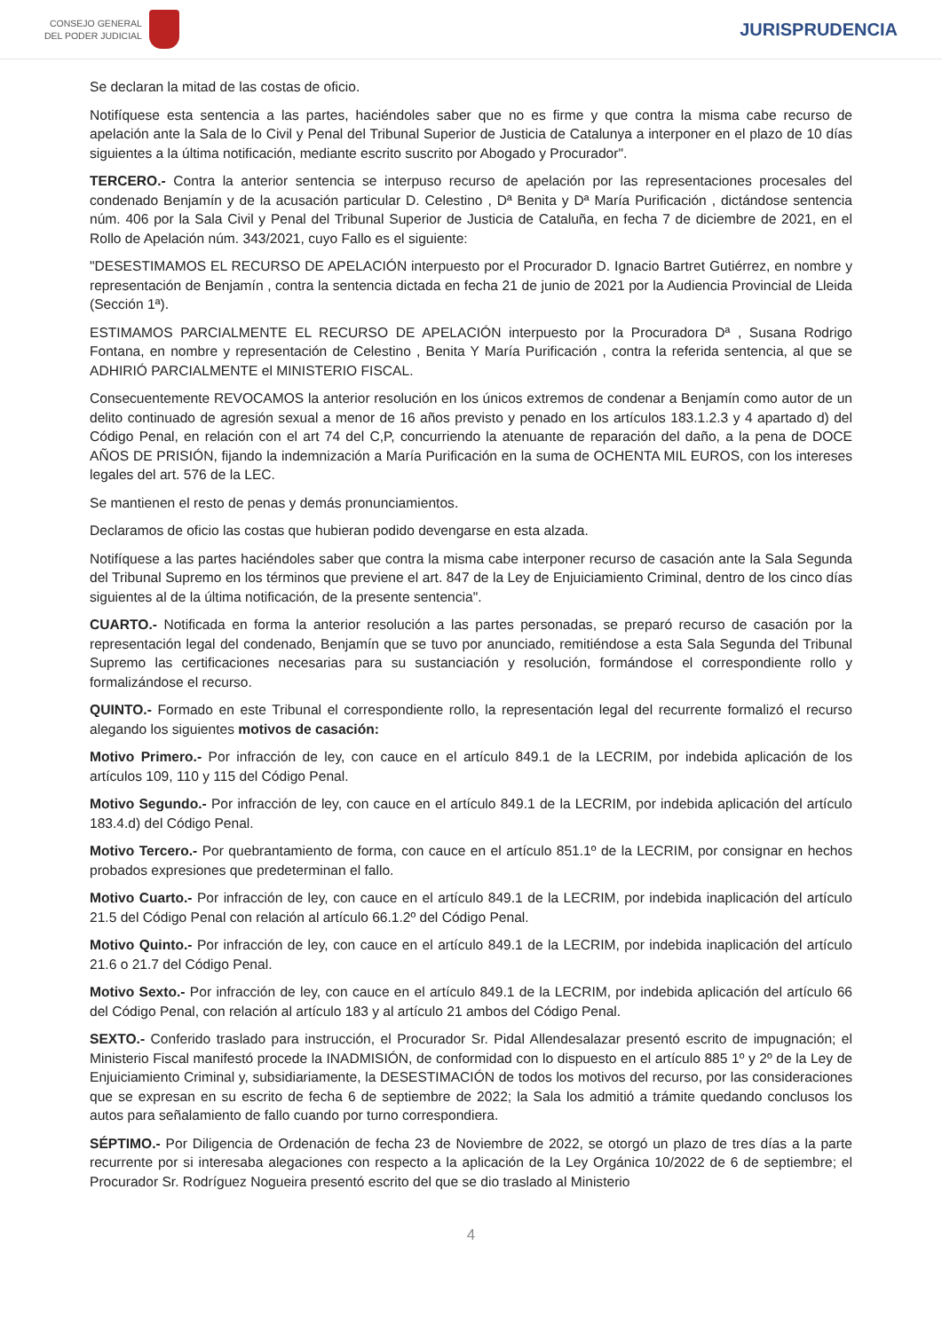CONSEJO GENERAL
DEL PODER JUDICIAL
JURISPRUDENCIA
Se declaran la mitad de las costas de oficio.
Notifíquese esta sentencia a las partes, haciéndoles saber que no es firme y que contra la misma cabe recurso de apelación ante la Sala de lo Civil y Penal del Tribunal Superior de Justicia de Catalunya a interponer en el plazo de 10 días siguientes a la última notificación, mediante escrito suscrito por Abogado y Procurador".
TERCERO.- Contra la anterior sentencia se interpuso recurso de apelación por las representaciones procesales del condenado Benjamín y de la acusación particular D. Celestino , Dª Benita y Dª María Purificación , dictándose sentencia núm. 406 por la Sala Civil y Penal del Tribunal Superior de Justicia de Cataluña, en fecha 7 de diciembre de 2021, en el Rollo de Apelación núm. 343/2021, cuyo Fallo es el siguiente:
"DESESTIMAMOS EL RECURSO DE APELACIÓN interpuesto por el Procurador D. Ignacio Bartret Gutiérrez, en nombre y representación de Benjamín , contra la sentencia dictada en fecha 21 de junio de 2021 por la Audiencia Provincial de Lleida (Sección 1ª).
ESTIMAMOS PARCIALMENTE EL RECURSO DE APELACIÓN interpuesto por la Procuradora Dª , Susana Rodrigo Fontana, en nombre y representación de Celestino , Benita Y María Purificación , contra la referida sentencia, al que se ADHIRIÓ PARCIALMENTE el MINISTERIO FISCAL.
Consecuentemente REVOCAMOS la anterior resolución en los únicos extremos de condenar a Benjamín como autor de un delito continuado de agresión sexual a menor de 16 años previsto y penado en los artículos 183.1.2.3 y 4 apartado d) del Código Penal, en relación con el art 74 del C,P, concurriendo la atenuante de reparación del daño, a la pena de DOCE AÑOS DE PRISIÓN, fijando la indemnización a María Purificación en la suma de OCHENTA MIL EUROS, con los intereses legales del art. 576 de la LEC.
Se mantienen el resto de penas y demás pronunciamientos.
Declaramos de oficio las costas que hubieran podido devengarse en esta alzada.
Notifíquese a las partes haciéndoles saber que contra la misma cabe interponer recurso de casación ante la Sala Segunda del Tribunal Supremo en los términos que previene el art. 847 de la Ley de Enjuiciamiento Criminal, dentro de los cinco días siguientes al de la última notificación, de la presente sentencia".
CUARTO.- Notificada en forma la anterior resolución a las partes personadas, se preparó recurso de casación por la representación legal del condenado, Benjamín que se tuvo por anunciado, remitiéndose a esta Sala Segunda del Tribunal Supremo las certificaciones necesarias para su sustanciación y resolución, formándose el correspondiente rollo y formalizándose el recurso.
QUINTO.- Formado en este Tribunal el correspondiente rollo, la representación legal del recurrente formalizó el recurso alegando los siguientes motivos de casación:
Motivo Primero.- Por infracción de ley, con cauce en el artículo 849.1 de la LECRIM, por indebida aplicación de los artículos 109, 110 y 115 del Código Penal.
Motivo Segundo.- Por infracción de ley, con cauce en el artículo 849.1 de la LECRIM, por indebida aplicación del artículo 183.4.d) del Código Penal.
Motivo Tercero.- Por quebrantamiento de forma, con cauce en el artículo 851.1º de la LECRIM, por consignar en hechos probados expresiones que predeterminan el fallo.
Motivo Cuarto.- Por infracción de ley, con cauce en el artículo 849.1 de la LECRIM, por indebida inaplicación del artículo 21.5 del Código Penal con relación al artículo 66.1.2º del Código Penal.
Motivo Quinto.- Por infracción de ley, con cauce en el artículo 849.1 de la LECRIM, por indebida inaplicación del artículo 21.6 o 21.7 del Código Penal.
Motivo Sexto.- Por infracción de ley, con cauce en el artículo 849.1 de la LECRIM, por indebida aplicación del artículo 66 del Código Penal, con relación al artículo 183 y al artículo 21 ambos del Código Penal.
SEXTO.- Conferido traslado para instrucción, el Procurador Sr. Pidal Allendesalazar presentó escrito de impugnación; el Ministerio Fiscal manifestó procede la INADMISIÓN, de conformidad con lo dispuesto en el artículo 885 1º y 2º de la Ley de Enjuiciamiento Criminal y, subsidiariamente, la DESESTIMACIÓN de todos los motivos del recurso, por las consideraciones que se expresan en su escrito de fecha 6 de septiembre de 2022; la Sala los admitió a trámite quedando conclusos los autos para señalamiento de fallo cuando por turno correspondiera.
SÉPTIMO.- Por Diligencia de Ordenación de fecha 23 de Noviembre de 2022, se otorgó un plazo de tres días a la parte recurrente por si interesaba alegaciones con respecto a la aplicación de la Ley Orgánica 10/2022 de 6 de septiembre; el Procurador Sr. Rodríguez Nogueira presentó escrito del que se dio traslado al Ministerio
4